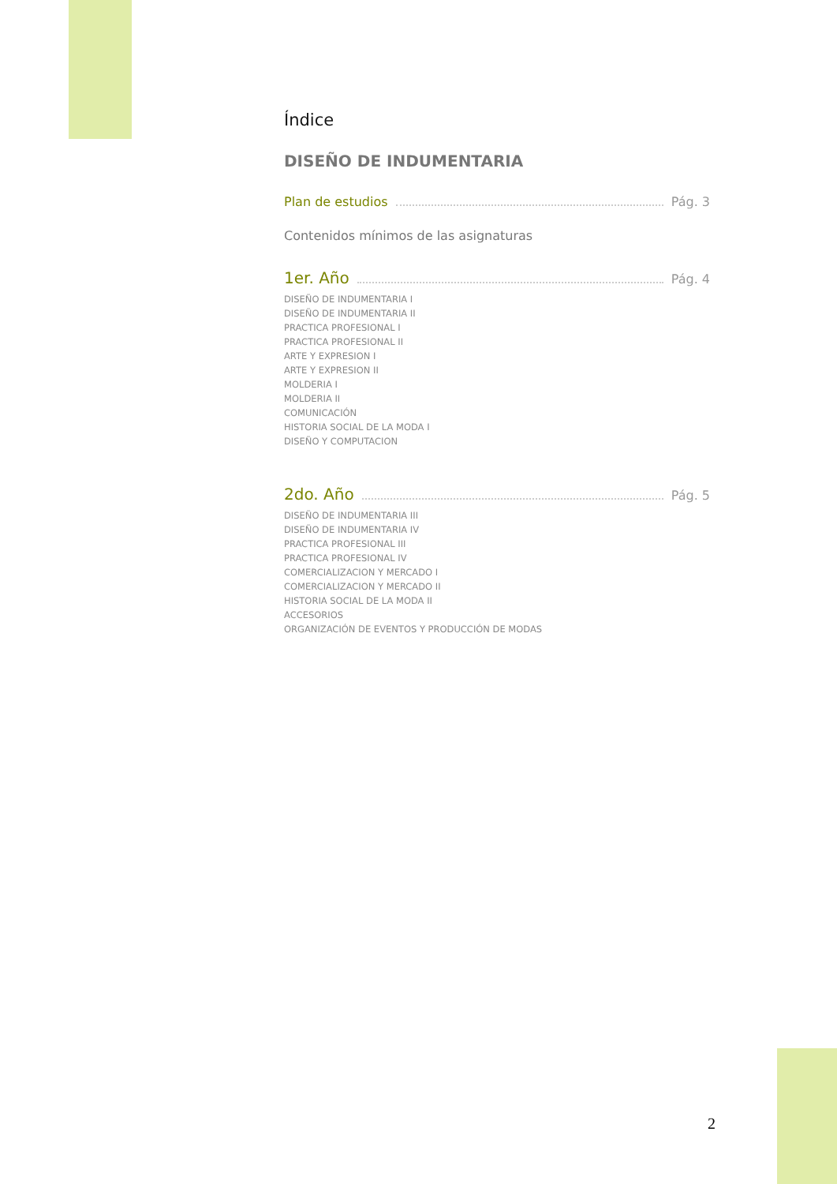Índice
DISEÑO DE INDUMENTARIA
Plan de estudios Pág. 3
Contenidos mínimos de las asignaturas
1er. Año Pág. 4
DISEÑO DE INDUMENTARIA I
DISEÑO DE INDUMENTARIA II
PRACTICA PROFESIONAL I
PRACTICA PROFESIONAL II
ARTE Y EXPRESION I
ARTE Y EXPRESION II
MOLDERIA I
MOLDERIA II
COMUNICACIÓN
HISTORIA SOCIAL DE LA MODA I
DISEÑO Y COMPUTACION
2do. Año Pág. 5
DISEÑO DE INDUMENTARIA III
DISEÑO DE INDUMENTARIA IV
PRACTICA PROFESIONAL III
PRACTICA PROFESIONAL IV
COMERCIALIZACION Y MERCADO I
COMERCIALIZACION Y MERCADO II
HISTORIA SOCIAL DE LA MODA II
ACCESORIOS
ORGANIZACIÓN DE EVENTOS Y PRODUCCIÓN DE MODAS
2